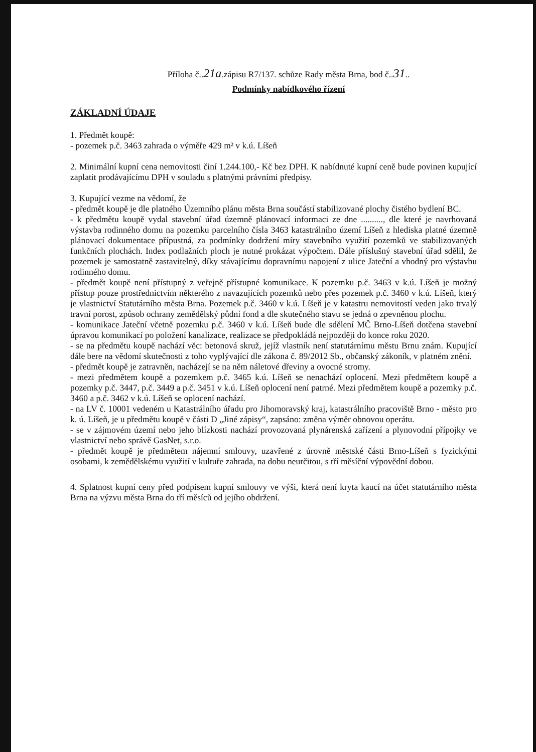Příloha č..21a.zápisu R7/137. schůze Rady města Brna, bod č..31..
Podmínky nabídkového řízení
ZÁKLADNÍ ÚDAJE
1. Předmět koupě:
- pozemek p.č. 3463 zahrada o výměře 429 m² v k.ú. Líšeň
2. Minimální kupní cena nemovitosti činí 1.244.100,- Kč bez DPH. K nabídnuté kupní ceně bude povinen kupující zaplatit prodávajícímu DPH v souladu s platnými právními předpisy.
3. Kupující vezme na vědomí, že
- předmět koupě je dle platného Územního plánu města Brna součástí stabilizované plochy čistého bydlení BC.
- k předmětu koupě vydal stavební úřad územně plánovací informaci ze dne .........., dle které je navrhovaná výstavba rodinného domu na pozemku parcelního čísla 3463 katastrálního území Líšeň z hlediska platné územně plánovací dokumentace přípustná, za podmínky dodržení míry stavebního využití pozemků ve stabilizovaných funkčních plochách. Index podlažních ploch je nutné prokázat výpočtem. Dále příslušný stavební úřad sdělil, že pozemek je samostatně zastavitelný, díky stávajícímu dopravnímu napojení z ulice Jateční a vhodný pro výstavbu rodinného domu.
- předmět koupě není přístupný z veřejně přístupné komunikace. K pozemku p.č. 3463 v k.ú. Líšeň je možný přístup pouze prostřednictvím některého z navazujících pozemků nebo přes pozemek p.č. 3460 v k.ú. Líšeň, který je vlastnictví Statutárního města Brna. Pozemek p.č. 3460 v k.ú. Líšeň je v katastru nemovitostí veden jako trvalý travní porost, způsob ochrany zemědělský půdní fond a dle skutečného stavu se jedná o zpevněnou plochu.
- komunikace Jateční včetně pozemku p.č. 3460 v k.ú. Líšeň bude dle sdělení MČ Brno-Líšeň dotčena stavební úpravou komunikací po položení kanalizace, realizace se předpokládá nejpozději do konce roku 2020.
- se na předmětu koupě nachází věc: betonová skruž, jejíž vlastník není statutárnímu městu Brnu znám. Kupující dále bere na vědomí skutečnosti z toho vyplývající dle zákona č. 89/2012 Sb., občanský zákoník, v platném znění.
- předmět koupě je zatravněn, nacházejí se na něm náletové dřeviny a ovocné stromy.
- mezi předmětem koupě a pozemkem p.č. 3465 k.ú. Líšeň se nenachází oplocení. Mezi předmětem koupě a pozemky p.č. 3447, p.č. 3449 a p.č. 3451 v k.ú. Líšeň oplocení není patrné. Mezi předmětem koupě a pozemky p.č. 3460 a p.č. 3462 v k.ú. Líšeň se oplocení nachází.
- na LV č. 10001 vedeném u Katastrálního úřadu pro Jihomoravský kraj, katastrálního pracoviště Brno - město pro k. ú. Líšeň, je u předmětu koupě v části D „Jiné zápisy“, zapsáno: změna výměr obnovou operátu.
- se v zájmovém území nebo jeho blízkosti nachází provozovaná plynárenská zařízení a plynovodní přípojky ve vlastnictví nebo správě GasNet, s.r.o.
- předmět koupě je předmětem nájemní smlouvy, uzavřené z úrovně městské části Brno-Líšeň s fyzickými osobami, k zemědělskému využití v kultuře zahrada, na dobu neurčitou, s tří měsíční výpovědní dobou.
4. Splatnost kupní ceny před podpisem kupní smlouvy ve výši, která není kryta kaucí na účet statutárního města Brna na výzvu města Brna do tří měsíců od jejího obdržení.